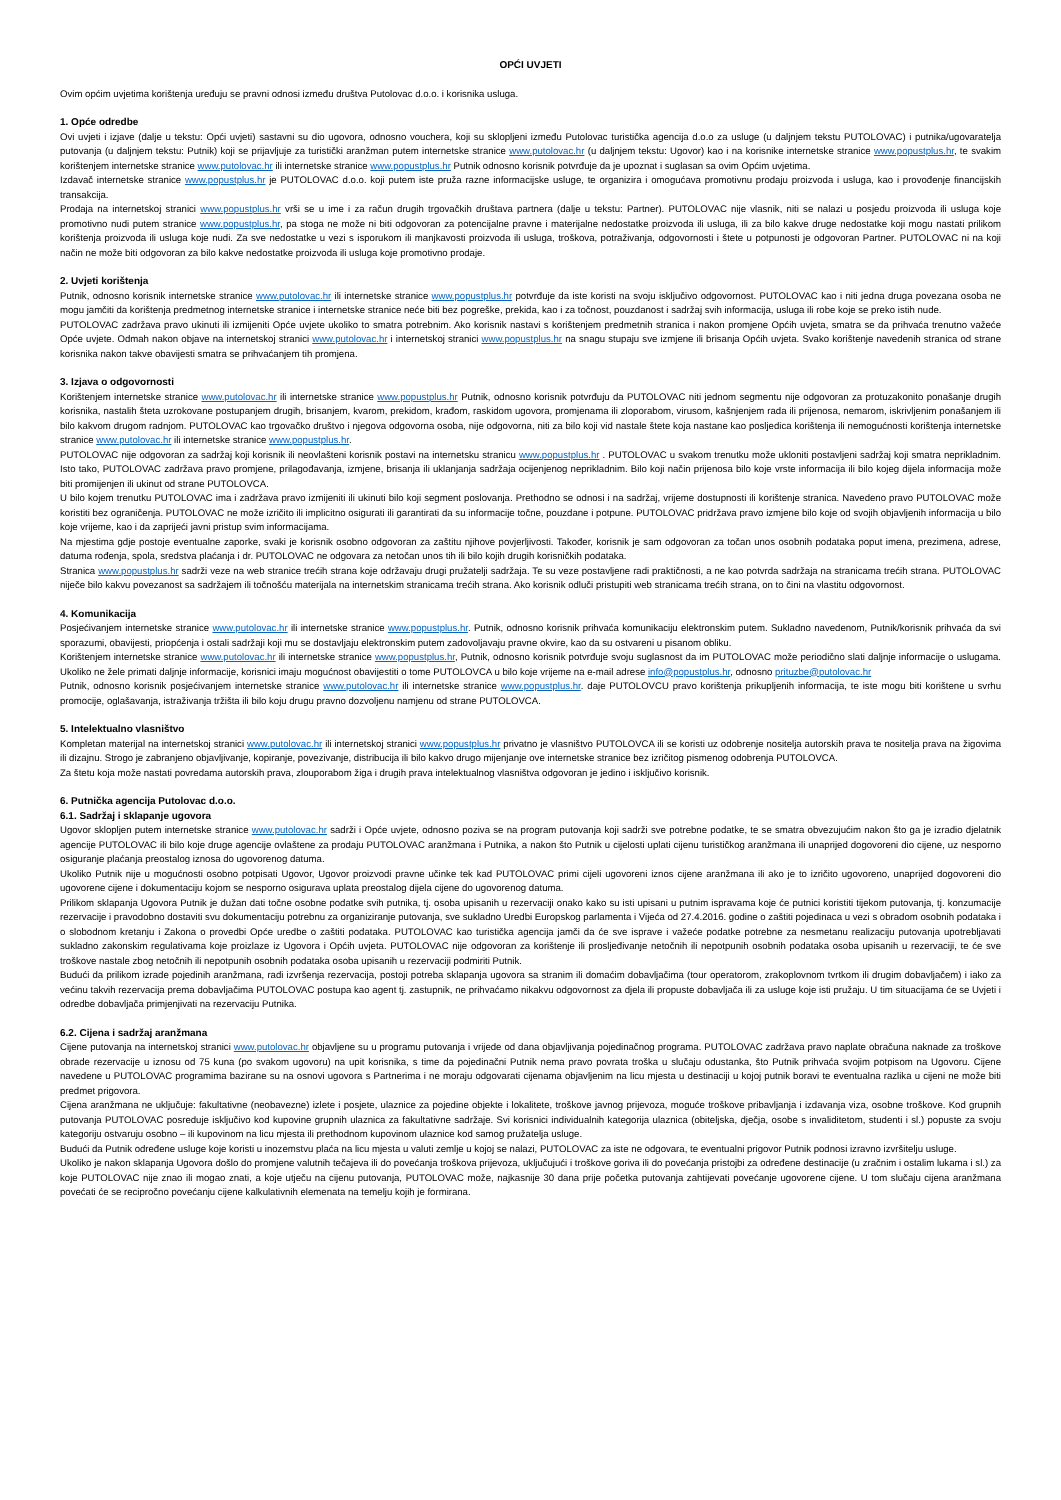OPĆI UVJETI
Ovim općim uvjetima korištenja uređuju se pravni odnosi između društva Putolovac d.o.o. i korisnika usluga.
1. Opće odredbe
Ovi uvjeti i izjave (dalje u tekstu: Opći uvjeti) sastavni su dio ugovora, odnosno vouchera, koji su sklopljeni između Putolovac turistička agencija d.o.o za usluge (u daljnjem tekstu PUTOLOVAC) i putnika/ugovaratelja putovanja (u daljnjem tekstu: Putnik) koji se prijavljuje za turistički aranžman putem internetske stranice www.putolovac.hr (u daljnjem tekstu: Ugovor) kao i na korisnike internetske stranice www.popustplus.hr, te svakim korištenjem internetske stranice www.putolovac.hr ili internetske stranice www.popustplus.hr Putnik odnosno korisnik potvrđuje da je upoznat i suglasan sa ovim Općim uvjetima.
Izdavač internetske stranice www.popustplus.hr je PUTOLOVAC d.o.o. koji putem iste pruža razne informacijske usluge, te organizira i omogućava promotivnu prodaju proizvoda i usluga, kao i provođenje financijskih transakcija.
Prodaja na internetskoj stranici www.popustplus.hr vrši se u ime i za račun drugih trgovačkih društava partnera (dalje u tekstu: Partner). PUTOLOVAC nije vlasnik, niti se nalazi u posjedu proizvoda ili usluga koje promotivno nudi putem stranice www.popustplus.hr, pa stoga ne može ni biti odgovoran za potencijalne pravne i materijalne nedostatke proizvoda ili usluga, ili za bilo kakve druge nedostatke koji mogu nastati prilikom korištenja proizvoda ili usluga koje nudi. Za sve nedostatke u vezi s isporukom ili manjkavosti proizvoda ili usluga, troškova, potraživanja, odgovornosti i štete u potpunosti je odgovoran Partner. PUTOLOVAC ni na koji način ne može biti odgovoran za bilo kakve nedostatke proizvoda ili usluga koje promotivno prodaje.
2. Uvjeti korištenja
Putnik, odnosno korisnik internetske stranice www.putolovac.hr ili internetske stranice www.popustplus.hr potvrđuje da iste koristi na svoju isključivo odgovornost. PUTOLOVAC kao i niti jedna druga povezana osoba ne mogu jamčiti da korištenja predmetnog internetske stranice i internetske stranice neće biti bez pogreške, prekida, kao i za točnost, pouzdanost i sadržaj svih informacija, usluga ili robe koje se preko istih nude.
PUTOLOVAC zadržava pravo ukinuti ili izmijeniti Opće uvjete ukoliko to smatra potrebnim. Ako korisnik nastavi s korištenjem predmetnih stranica i nakon promjene Općih uvjeta, smatra se da prihvaća trenutno važeće Opće uvjete. Odmah nakon objave na internetskoj stranici www.putolovac.hr i internetskoj stranici www.popustplus.hr na snagu stupaju sve izmjene ili brisanja Općih uvjeta. Svako korištenje navedenih stranica od strane korisnika nakon takve obavijesti smatra se prihvaćanjem tih promjena.
3. Izjava o odgovornosti
Korištenjem internetske stranice www.putolovac.hr ili internetske stranice www.popustplus.hr Putnik, odnosno korisnik potvrđuju da PUTOLOVAC niti jednom segmentu nije odgovoran za protuzakonito ponašanje drugih korisnika, nastalih šteta uzrokovane postupanjem drugih, brisanjem, kvarom, prekidom, krađom, raskidom ugovora, promjenama ili zloporabom, virusom, kašnjenjem rada ili prijenosa, nemarom, iskrivljenim ponašanjem ili bilo kakvom drugom radnjom. PUTOLOVAC kao trgovačko društvo i njegova odgovorna osoba, nije odgovorna, niti za bilo koji vid nastale štete koja nastane kao posljedica korištenja ili nemogućnosti korištenja internetske stranice www.putolovac.hr ili internetske stranice www.popustplus.hr.
PUTOLOVAC nije odgovoran za sadržaj koji korisnik ili neovlašteni korisnik postavi na internetsku stranicu www.popustplus.hr . PUTOLOVAC u svakom trenutku može ukloniti postavljeni sadržaj koji smatra neprikladnim. Isto tako, PUTOLOVAC zadržava pravo promjene, prilagođavanja, izmjene, brisanja ili uklanjanja sadržaja ocijenjenog neprikladnim. Bilo koji način prijenosa bilo koje vrste informacija ili bilo kojeg dijela informacija može biti promijenjen ili ukinut od strane PUTOLOVCA.
U bilo kojem trenutku PUTOLOVAC ima i zadržava pravo izmijeniti ili ukinuti bilo koji segment poslovanja. Prethodno se odnosi i na sadržaj, vrijeme dostupnosti ili korištenje stranica. Navedeno pravo PUTOLOVAC može koristiti bez ograničenja. PUTOLOVAC ne može izričito ili implicitno osigurati ili garantirati da su informacije točne, pouzdane i potpune. PUTOLOVAC pridržava pravo izmjene bilo koje od svojih objavljenih informacija u bilo koje vrijeme, kao i da zaprijeći javni pristup svim informacijama.
Na mjestima gdje postoje eventualne zaporke, svaki je korisnik osobno odgovoran za zaštitu njihove povjerljivosti. Također, korisnik je sam odgovoran za točan unos osobnih podataka poput imena, prezimena, adrese, datuma rođenja, spola, sredstva plaćanja i dr. PUTOLOVAC ne odgovara za netočan unos tih ili bilo kojih drugih korisničkih podataka.
Stranica www.popustplus.hr sadrži veze na web stranice trećih strana koje održavaju drugi pružatelji sadržaja. Te su veze postavljene radi praktičnosti, a ne kao potvrda sadržaja na stranicama trećih strana. PUTOLOVAC niječe bilo kakvu povezanost sa sadržajem ili točnošću materijala na internetskim stranicama trećih strana. Ako korisnik odluči pristupiti web stranicama trećih strana, on to čini na vlastitu odgovornost.
4. Komunikacija
Posjećivanjem internetske stranice www.putolovac.hr ili internetske stranice www.popustplus.hr. Putnik, odnosno korisnik prihvaća komunikaciju elektronskim putem. Sukladno navedenom, Putnik/korisnik prihvaća da svi sporazumi, obavijesti, priopćenja i ostali sadržaji koji mu se dostavljaju elektronskim putem zadovoljavaju pravne okvire, kao da su ostvareni u pisanom obliku.
Korištenjem internetske stranice www.putolovac.hr ili internetske stranice www.popustplus.hr, Putnik, odnosno korisnik potvrđuje svoju suglasnost da im PUTOLOVAC može periodično slati daljnje informacije o uslugama. Ukoliko ne žele primati daljnje informacije, korisnici imaju mogućnost obavijestiti o tome PUTOLOVCA u bilo koje vrijeme na e-mail adrese info@popustplus.hr, odnosno prituzbe@putolovac.hr
Putnik, odnosno korisnik posjećivanjem internetske stranice www.putolovac.hr ili internetske stranice www.popustplus.hr. daje PUTOLOVCU pravo korištenja prikupljenih informacija, te iste mogu biti korištene u svrhu promocije, oglašavanja, istraživanja tržišta ili bilo koju drugu pravno dozvoljenu namjenu od strane PUTOLOVCA.
5. Intelektualno vlasništvo
Kompletan materijal na internetskoj stranici www.putolovac.hr ili internetskoj stranici www.popustplus.hr privatno je vlasništvo PUTOLOVCA ili se koristi uz odobrenje nositelja autorskih prava te nositelja prava na žigovima ili dizajnu. Strogo je zabranjeno objavljivanje, kopiranje, povezivanje, distribucija ili bilo kakvo drugo mijenjanje ove internetske stranice bez izričitog pismenog odobrenja PUTOLOVCA.
Za štetu koja može nastati povredama autorskih prava, zlouporabom žiga i drugih prava intelektualnog vlasništva odgovoran je jedino i isključivo korisnik.
6. Putnička agencija Putolovac d.o.o.
6.1. Sadržaj i sklapanje ugovora
Ugovor sklopljen putem internetske stranice www.putolovac.hr sadrži i Opće uvjete, odnosno poziva se na program putovanja koji sadrži sve potrebne podatke, te se smatra obvezujućim nakon što ga je izradio djelatnik agencije PUTOLOVAC ili bilo koje druge agencije ovlaštene za prodaju PUTOLOVAC aranžmana i Putnika, a nakon što Putnik u cijelosti uplati cijenu turističkog aranžmana ili unaprijed dogovoreni dio cijene, uz nesporno osiguranje plaćanja preostalog iznosa do ugovorenog datuma.
Ukoliko Putnik nije u mogućnosti osobno potpisati Ugovor, Ugovor proizvodi pravne učinke tek kad PUTOLOVAC primi cijeli ugovoreni iznos cijene aranžmana ili ako je to izričito ugovoreno, unaprijed dogovoreni dio ugovorene cijene i dokumentaciju kojom se nesporno osigurava uplata preostalog dijela cijene do ugovorenog datuma.
Prilikom sklapanja Ugovora Putnik je dužan dati točne osobne podatke svih putnika, tj. osoba upisanih u rezervaciji onako kako su isti upisani u putnim ispravama koje će putnici koristiti tijekom putovanja, tj. konzumacije rezervacije i pravodobno dostaviti svu dokumentaciju potrebnu za organiziranje putovanja, sve sukladno Uredbi Europskog parlamenta i Vijeća od 27.4.2016. godine o zaštiti pojedinaca u vezi s obradom osobnih podataka i o slobodnom kretanju i Zakona o provedbi Opće uredbe o zaštiti podataka. PUTOLOVAC kao turistička agencija jamči da će sve isprave i važeće podatke potrebne za nesmetanu realizaciju putovanja upotrebljavati sukladno zakonskim regulativama koje proizlaze iz Ugovora i Općih uvjeta. PUTOLOVAC nije odgovoran za korištenje ili prosljeđivanje netočnih ili nepotpunih osobnih podataka osoba upisanih u rezervaciji, te će sve troškove nastale zbog netočnih ili nepotpunih osobnih podataka osoba upisanih u rezervaciji podmiriti Putnik.
Budući da prilikom izrade pojedinih aranžmana, radi izvršenja rezervacija, postoji potreba sklapanja ugovora sa stranim ili domaćim dobavljačima (tour operatorom, zrakoplovnom tvrtkom ili drugim dobavljačem) i iako za većinu takvih rezervacija prema dobavljačima PUTOLOVAC postupa kao agent tj. zastupnik, ne prihvaćamo nikakvu odgovornost za djela ili propuste dobavljača ili za usluge koje isti pružaju. U tim situacijama će se Uvjeti i odredbe dobavljača primjenjivati na rezervaciju Putnika.
6.2. Cijena i sadržaj aranžmana
Cijene putovanja na internetskoj stranici www.putolovac.hr objavljene su u programu putovanja i vrijede od dana objavljivanja pojedinačnog programa. PUTOLOVAC zadržava pravo naplate obračuna naknade za troškove obrade rezervacije u iznosu od 75 kuna (po svakom ugovoru) na upit korisnika, s time da pojedinačni Putnik nema pravo povrata troška u slučaju odustanka, što Putnik prihvaća svojim potpisom na Ugovoru. Cijene navedene u PUTOLOVAC programima bazirane su na osnovi ugovora s Partnerima i ne moraju odgovarati cijenama objavljenim na licu mjesta u destinaciji u kojoj putnik boravi te eventualna razlika u cijeni ne može biti predmet prigovora.
Cijena aranžmana ne uključuje: fakultativne (neobavezne) izlete i posjete, ulaznice za pojedine objekte i lokalitete, troškove javnog prijevoza, moguće troškove pribavljanja i izdavanja viza, osobne troškove. Kod grupnih putovanja PUTOLOVAC posreduje isključivo kod kupovine grupnih ulaznica za fakultativne sadržaje. Svi korisnici individualnih kategorija ulaznica (obiteljska, dječja, osobe s invaliditetom, studenti i sl.) popuste za svoju kategoriju ostvaruju osobno – ili kupovinom na licu mjesta ili prethodnom kupovinom ulaznice kod samog pružatelja usluge.
Budući da Putnik određene usluge koje koristi u inozemstvu plaća na licu mjesta u valuti zemlje u kojoj se nalazi, PUTOLOVAC za iste ne odgovara, te eventualni prigovor Putnik podnosi izravno izvršitelju usluge.
Ukoliko je nakon sklapanja Ugovora došlo do promjene valutnih tečajeva ili do povećanja troškova prijevoza, uključujući i troškove goriva ili do povećanja pristojbi za određene destinacije (u zračnim i ostalim lukama i sl.) za koje PUTOLOVAC nije znao ili mogao znati, a koje utječu na cijenu putovanja, PUTOLOVAC može, najkasnije 30 dana prije početka putovanja zahtijevati povećanje ugovorene cijene. U tom slučaju cijena aranžmana povećati će se recipročno povećanju cijene kalkulativnih elemenata na temelju kojih je formirana.